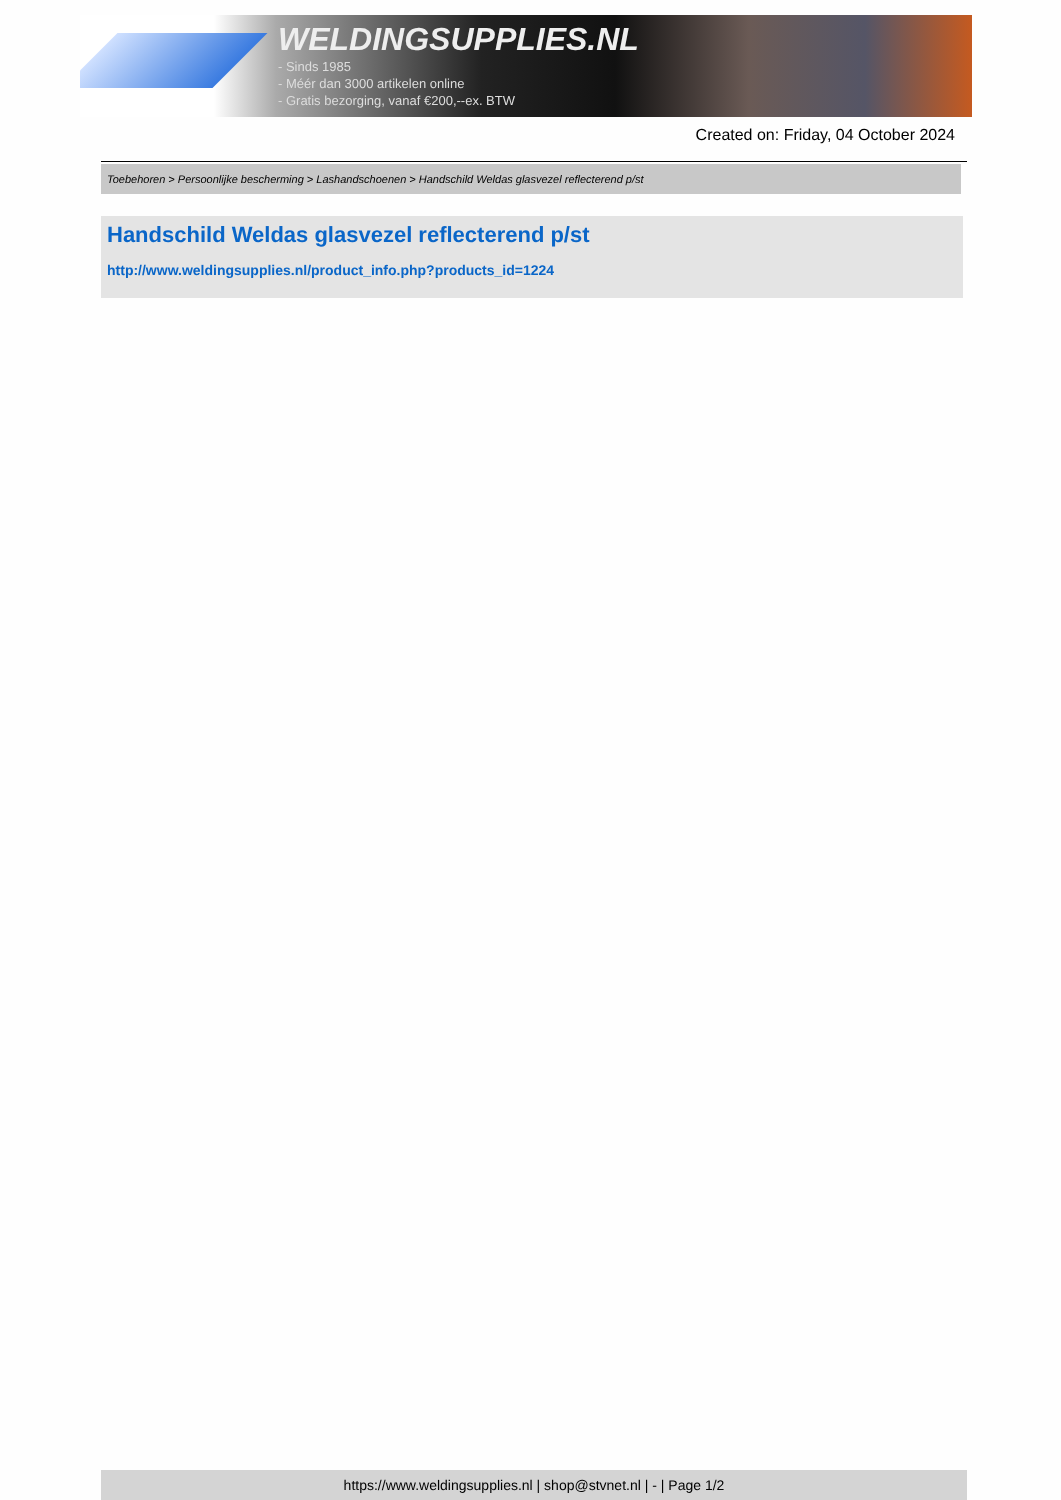WELDINGSUPPLIES.NL
- Sinds 1985
- Méér dan 3000 artikelen online
- Gratis bezorging, vanaf €200,--ex. BTW
Created on: Friday, 04 October 2024
Toebehoren > Persoonlijke bescherming > Lashandschoenen > Handschild Weldas glasvezel reflecterend p/st
Handschild Weldas glasvezel reflecterend p/st
http://www.weldingsupplies.nl/product_info.php?products_id=1224
https://www.weldingsupplies.nl | shop@stvnet.nl | - | Page 1/2